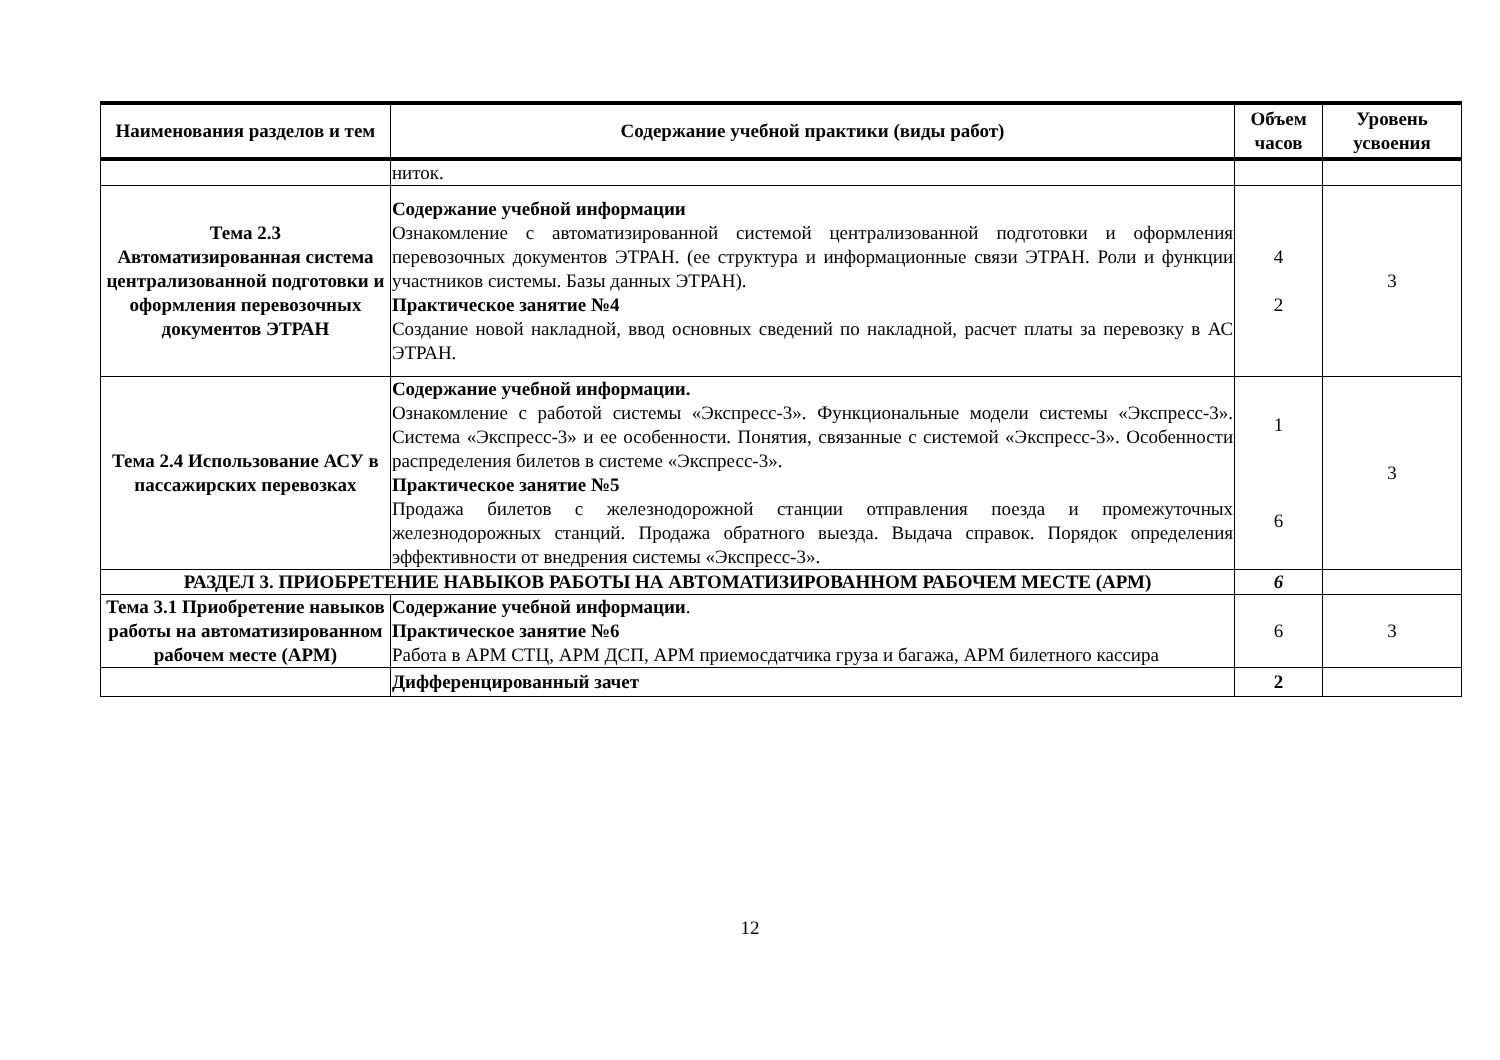| Наименования разделов и тем | Содержание учебной практики (виды работ) | Объем часов | Уровень усвоения |
| --- | --- | --- | --- |
| | ниток. | | |
| Тема 2.3 Автоматизированная система централизованной подготовки и оформления перевозочных документов ЭТРАН | Содержание учебной информации Ознакомление с автоматизированной системой централизованной подготовки и оформления перевозочных документов ЭТРАН. (ее структура и информационные связи ЭТРАН. Роли и функции участников системы. Базы данных ЭТРАН). Практическое занятие №4 Создание новой накладной, ввод основных сведений по накладной, расчет платы за перевозку в АС ЭТРАН. | 4 2 | 3 |
| Тема 2.4 Использование АСУ в пассажирских перевозках | Содержание учебной информации. Ознакомление с работой системы «Экспресс-3». Функциональные модели системы «Экспресс-3». Система «Экспресс-3» и ее особенности. Понятия, связанные с системой «Экспресс-3». Особенности распределения билетов в системе «Экспресс-3». Практическое занятие №5 Продажа билетов с железнодорожной станции отправления поезда и промежуточных железнодорожных станций. Продажа обратного выезда. Выдача справок. Порядок определения эффективности от внедрения системы «Экспресс-3». | 1 6 | 3 |
| РАЗДЕЛ 3. ПРИОБРЕТЕНИЕ НАВЫКОВ РАБОТЫ НА АВТОМАТИЗИРОВАННОМ РАБОЧЕМ МЕСТЕ (АРМ) | | 6 | |
| Тема 3.1 Приобретение навыков работы на автоматизированном рабочем месте (АРМ) | Содержание учебной информации . Практическое занятие №6 Работа в АРМ СТЦ, АРМ ДСП, АРМ приемосдатчика груза и багажа, АРМ билетного кассира | 6 | 3 |
| | Дифференцированный зачет | 2 | |
12